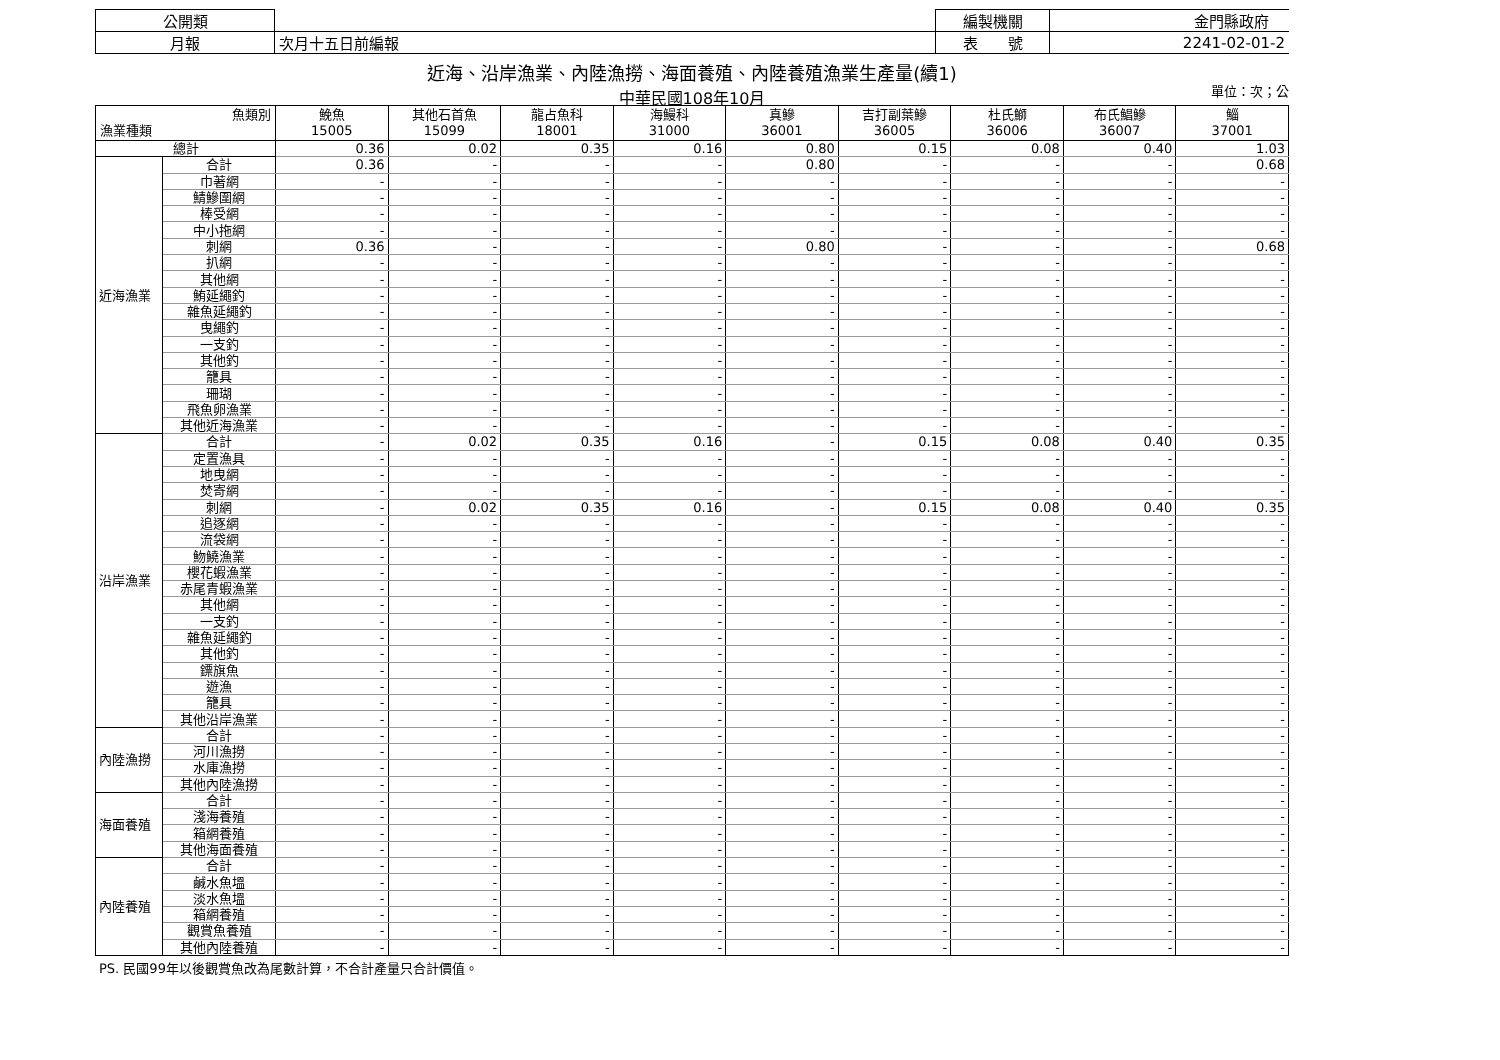| 公開類 | | 編製機關 | 金門縣政府 |
| 月報 | 次月十五日前編報 | 表 號 | 2241-02-01-2 |
近海、沿岸漁業、內陸漁撈、海面養殖、內陸養殖漁業生產量(續1)
中華民國108年10月 單位：次；公
| 魚類別 漁業種類 | | 鮸魚 15005 | 其他石首魚 15099 | 龍占魚科 18001 | 海鰻科 31000 | 真鰺 36001 | 吉打副葉鰺 36005 | 杜氏鰤 36006 | 布氏鯧鰺 36007 | 鯔 37001 |
| --- | --- | --- | --- | --- | --- | --- | --- | --- | --- | --- |
| 總計 | | 0.36 | 0.02 | 0.35 | 0.16 | 0.80 | 0.15 | 0.08 | 0.40 | 1.03 |
| 近海漁業 | 合計 | 0.36 | - | - | - | 0.80 | - | - | - | 0.68 |
| | 巾著網 | - | - | - | - | - | - | - | - | - |
| | 鯖鰺圍網 | - | - | - | - | - | - | - | - | - |
| | 棒受網 | - | - | - | - | - | - | - | - | - |
| | 中小拖網 | - | - | - | - | - | - | - | - | - |
| | 刺網 | 0.36 | - | - | - | 0.80 | - | - | - | 0.68 |
| | 扒網 | - | - | - | - | - | - | - | - | - |
| | 其他網 | - | - | - | - | - | - | - | - | - |
| | 鮪延繩釣 | - | - | - | - | - | - | - | - | - |
| | 雜魚延繩釣 | - | - | - | - | - | - | - | - | - |
| | 曳繩釣 | - | - | - | - | - | - | - | - | - |
| | 一支釣 | - | - | - | - | - | - | - | - | - |
| | 其他釣 | - | - | - | - | - | - | - | - | - |
| | 籠具 | - | - | - | - | - | - | - | - | - |
| | 珊瑚 | - | - | - | - | - | - | - | - | - |
| | 飛魚卵漁業 | - | - | - | - | - | - | - | - | - |
| | 其他近海漁業 | - | - | - | - | - | - | - | - | - |
| 沿岸漁業 | 合計 | - | 0.02 | 0.35 | 0.16 | - | 0.15 | 0.08 | 0.40 | 0.35 |
| | 定置漁具 | - | - | - | - | - | - | - | - | - |
| | 地曳網 | - | - | - | - | - | - | - | - | - |
| | 焚寄網 | - | - | - | - | - | - | - | - | - |
| | 刺網 | - | 0.02 | 0.35 | 0.16 | - | 0.15 | 0.08 | 0.40 | 0.35 |
| | 追逐網 | - | - | - | - | - | - | - | - | - |
| | 流袋網 | - | - | - | - | - | - | - | - | - |
| | 魩鱙漁業 | - | - | - | - | - | - | - | - | - |
| | 櫻花蝦漁業 | - | - | - | - | - | - | - | - | - |
| | 赤尾青蝦漁業 | - | - | - | - | - | - | - | - | - |
| | 其他網 | - | - | - | - | - | - | - | - | - |
| | 一支釣 | - | - | - | - | - | - | - | - | - |
| | 雜魚延繩釣 | - | - | - | - | - | - | - | - | - |
| | 其他釣 | - | - | - | - | - | - | - | - | - |
| | 鏢旗魚 | - | - | - | - | - | - | - | - | - |
| | 遊漁 | - | - | - | - | - | - | - | - | - |
| | 籠具 | - | - | - | - | - | - | - | - | - |
| | 其他沿岸漁業 | - | - | - | - | - | - | - | - | - |
| 內陸漁撈 | 合計 | - | - | - | - | - | - | - | - | - |
| | 河川漁撈 | - | - | - | - | - | - | - | - | - |
| | 水庫漁撈 | - | - | - | - | - | - | - | - | - |
| | 其他內陸漁撈 | - | - | - | - | - | - | - | - | - |
| 海面養殖 | 合計 | - | - | - | - | - | - | - | - | - |
| | 淺海養殖 | - | - | - | - | - | - | - | - | - |
| | 箱網養殖 | - | - | - | - | - | - | - | - | - |
| | 其他海面養殖 | - | - | - | - | - | - | - | - | - |
| 內陸養殖 | 合計 | - | - | - | - | - | - | - | - | - |
| | 鹹水魚塭 | - | - | - | - | - | - | - | - | - |
| | 淡水魚塭 | - | - | - | - | - | - | - | - | - |
| | 箱網養殖 | - | - | - | - | - | - | - | - | - |
| | 觀賞魚養殖 | - | - | - | - | - | - | - | - | - |
| | 其他內陸養殖 | - | - | - | - | - | - | - | - | - |
PS. 民國99年以後觀賞魚改為尾數計算，不合計產量只合計價值。